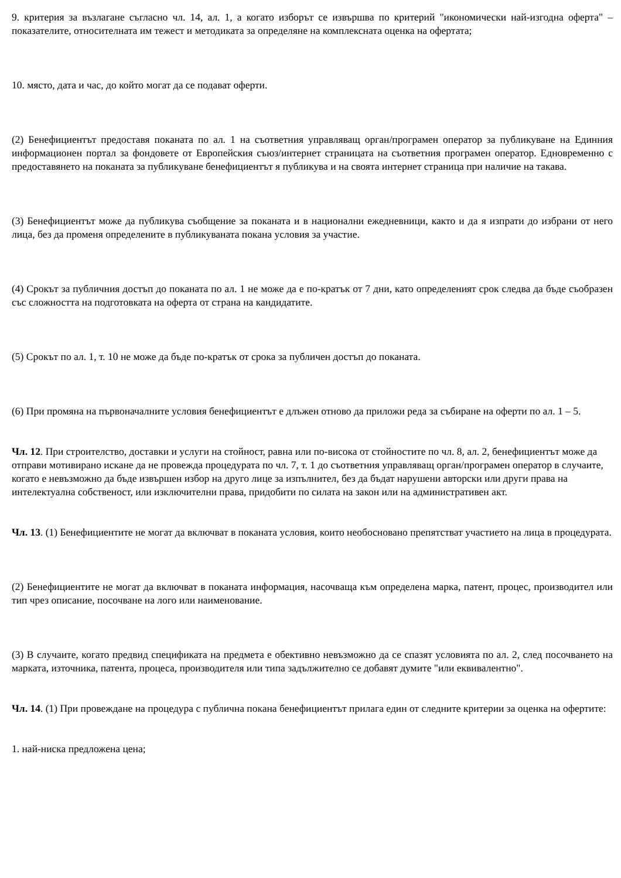9. критерия за възлагане съгласно чл. 14, ал. 1, а когато изборът се извършва по критерий "икономически най-изгодна оферта" – показателите, относителната им тежест и методиката за определяне на комплексната оценка на офертата;
10. място, дата и час, до който могат да се подават оферти.
(2) Бенефициентът предоставя поканата по ал. 1 на съответния управляващ орган/програмен оператор за публикуване на Единния информационен портал за фондовете от Европейския съюз/интернет страницата на съответния програмен оператор. Едновременно с предоставянето на поканата за публикуване бенефициентът я публикува и на своята интернет страница при наличие на такава.
(3) Бенефициентът може да публикува съобщение за поканата и в национални ежедневници, както и да я изпрати до избрани от него лица, без да променя определените в публикуваната покана условия за участие.
(4) Срокът за публичния достъп до поканата по ал. 1 не може да е по-кратък от 7 дни, като определеният срок следва да бъде съобразен със сложността на подготовката на оферта от страна на кандидатите.
(5) Срокът по ал. 1, т. 10 не може да бъде по-кратък от срока за публичен достъп до поканата.
(6) При промяна на първоначалните условия бенефициентът е длъжен отново да приложи реда за събиране на оферти по ал. 1 – 5.
Чл. 12. При строителство, доставки и услуги на стойност, равна или по-висока от стойностите по чл. 8, ал. 2, бенефициентът може да отправи мотивирано искане да не провежда процедурата по чл. 7, т. 1 до съответния управляващ орган/програмен оператор в случаите, когато е невъзможно да бъде извършен избор на друго лице за изпълнител, без да бъдат нарушени авторски или други права на интелектуална собственост, или изключителни права, придобити по силата на закон или на административен акт.
Чл. 13. (1) Бенефициентите не могат да включват в поканата условия, които необосновано препятстват участието на лица в процедурата.
(2) Бенефициентите не могат да включват в поканата информация, насочваща към определена марка, патент, процес, производител или тип чрез описание, посочване на лого или наименование.
(3) В случаите, когато предвид спецификата на предмета е обективно невъзможно да се спазят условията по ал. 2, след посочването на марката, източника, патента, процеса, производителя или типа задължително се добавят думите "или еквивалентно".
Чл. 14. (1) При провеждане на процедура с публична покана бенефициентът прилага един от следните критерии за оценка на офертите:
1. най-ниска предложена цена;